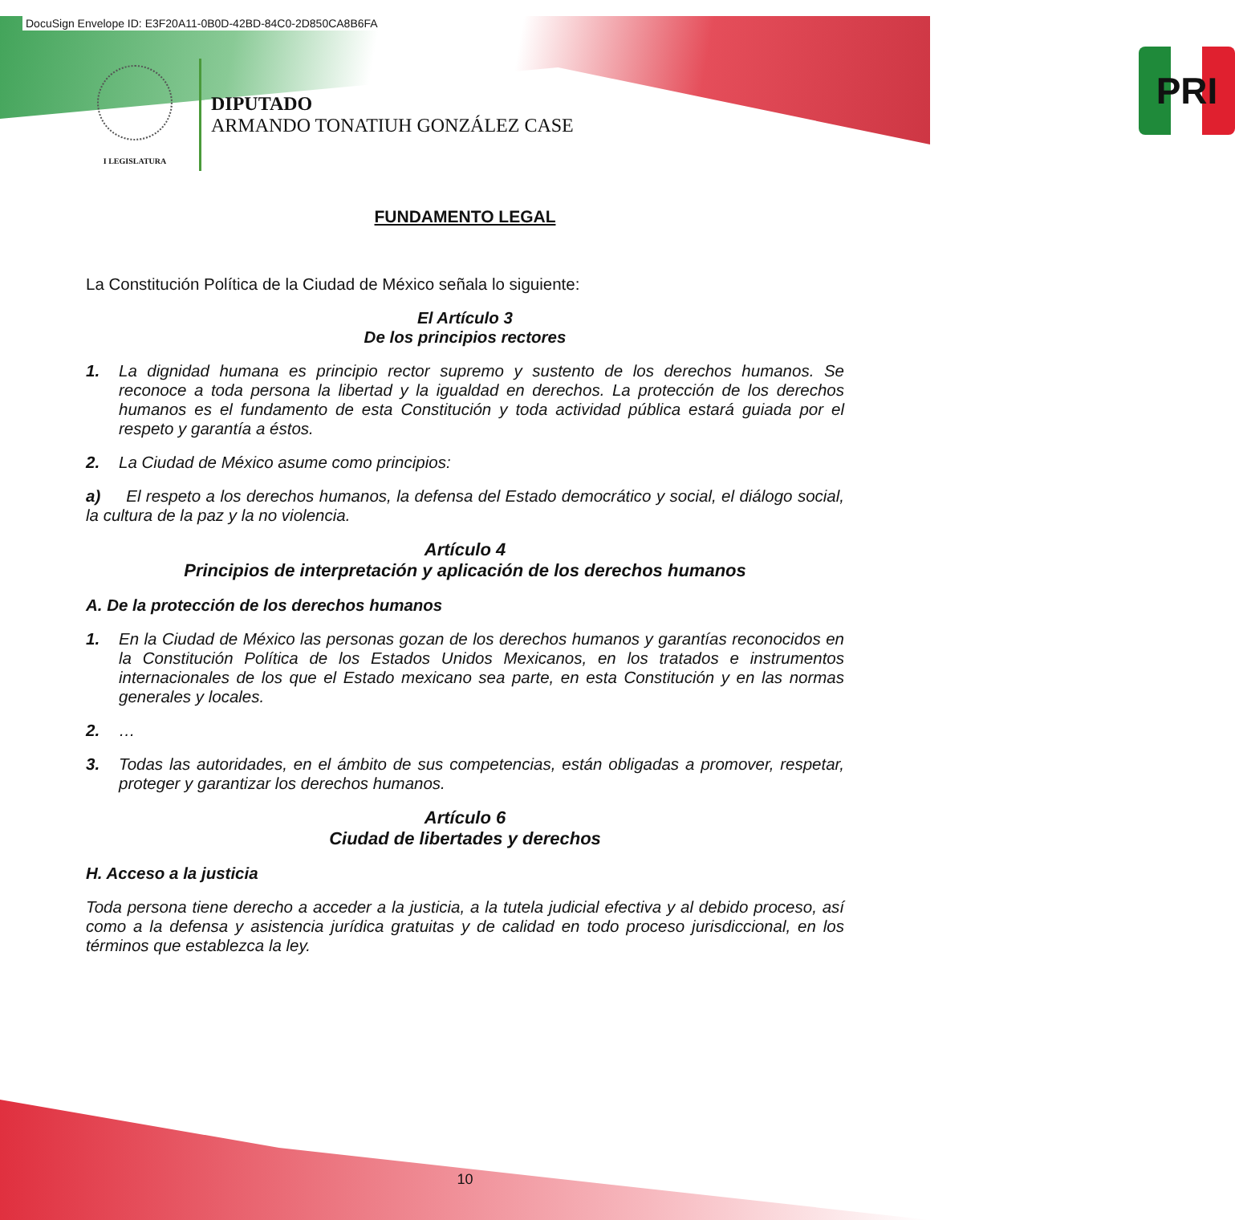DocuSign Envelope ID: E3F20A11-0B0D-42BD-84C0-2D850CA8B6FA
I LEGISLATURA
DIPUTADO
ARMANDO TONATIUH GONZÁLEZ CASE
PRI
FUNDAMENTO LEGAL
La Constitución Política de la Ciudad de México señala lo siguiente:
El Artículo 3
De los principios rectores
1. La dignidad humana es principio rector supremo y sustento de los derechos humanos. Se reconoce a toda persona la libertad y la igualdad en derechos. La protección de los derechos humanos es el fundamento de esta Constitución y toda actividad pública estará guiada por el respeto y garantía a éstos.
2. La Ciudad de México asume como principios:
a) El respeto a los derechos humanos, la defensa del Estado democrático y social, el diálogo social, la cultura de la paz y la no violencia.
Artículo 4
Principios de interpretación y aplicación de los derechos humanos
A. De la protección de los derechos humanos
1. En la Ciudad de México las personas gozan de los derechos humanos y garantías reconocidos en la Constitución Política de los Estados Unidos Mexicanos, en los tratados e instrumentos internacionales de los que el Estado mexicano sea parte, en esta Constitución y en las normas generales y locales.
2. …
3. Todas las autoridades, en el ámbito de sus competencias, están obligadas a promover, respetar, proteger y garantizar los derechos humanos.
Artículo 6
Ciudad de libertades y derechos
H. Acceso a la justicia
Toda persona tiene derecho a acceder a la justicia, a la tutela judicial efectiva y al debido proceso, así como a la defensa y asistencia jurídica gratuitas y de calidad en todo proceso jurisdiccional, en los términos que establezca la ley.
10